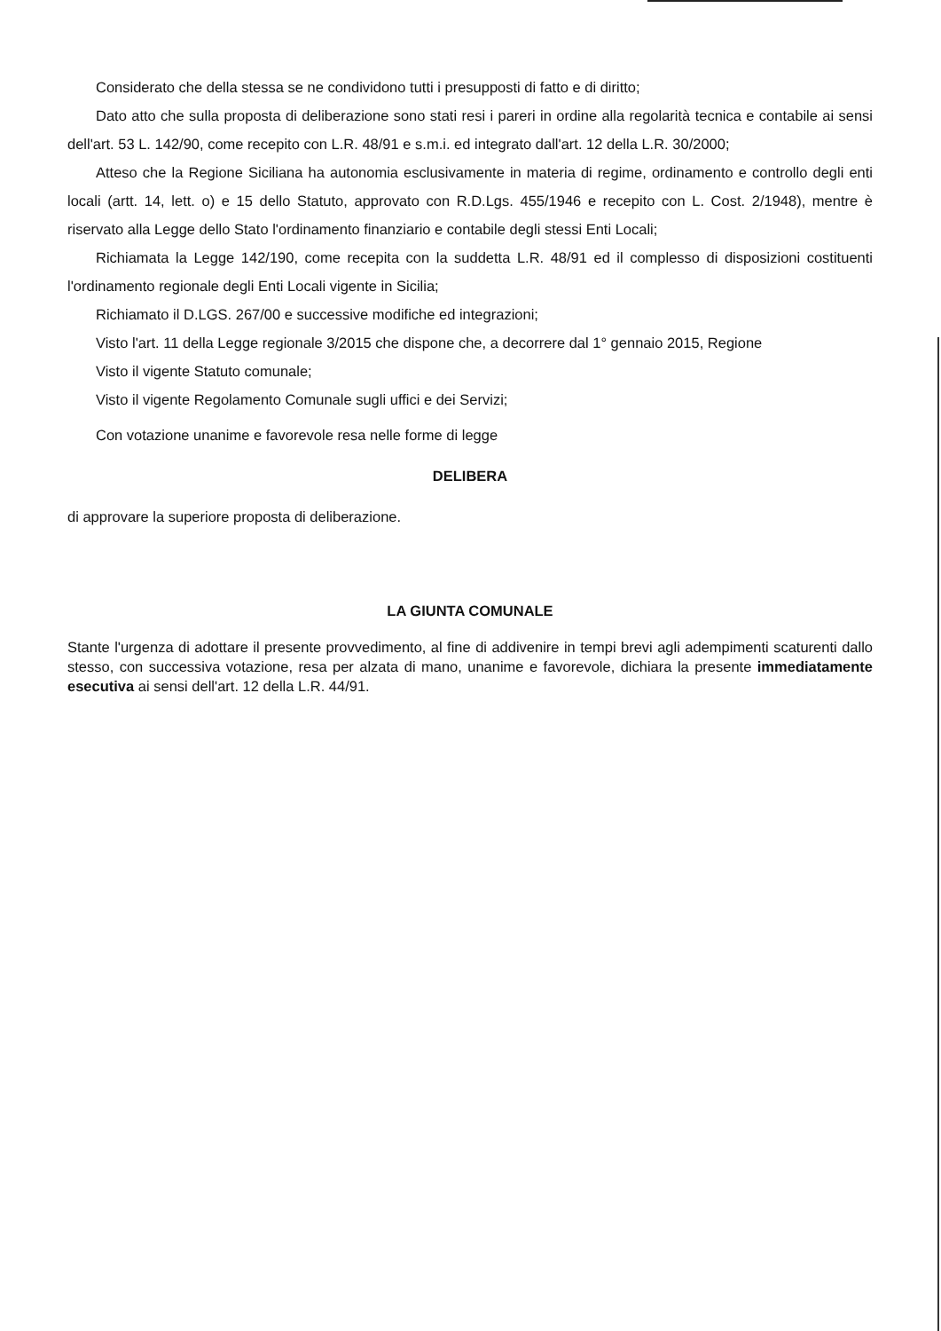Considerato che della stessa se ne condividono tutti i presupposti di fatto e di diritto;
Dato atto che sulla proposta di deliberazione sono stati resi i pareri in ordine alla regolarità tecnica e contabile ai sensi dell'art. 53 L. 142/90, come recepito con L.R. 48/91 e s.m.i. ed integrato dall'art. 12 della L.R. 30/2000;
Atteso che la Regione Siciliana ha autonomia esclusivamente in materia di regime, ordinamento e controllo degli enti locali (artt. 14, lett. o) e 15 dello Statuto, approvato con R.D.Lgs. 455/1946 e recepito con L. Cost. 2/1948), mentre è riservato alla Legge dello Stato l'ordinamento finanziario e contabile degli stessi Enti Locali;
Richiamata la Legge 142/190, come recepita con la suddetta L.R. 48/91 ed il complesso di disposizioni costituenti l'ordinamento regionale degli Enti Locali vigente in Sicilia;
Richiamato il D.LGS. 267/00 e successive modifiche ed integrazioni;
Visto l'art. 11 della Legge regionale 3/2015 che dispone che, a decorrere dal 1° gennaio 2015, Regione
Visto il vigente Statuto comunale;
Visto il vigente Regolamento Comunale sugli uffici e dei Servizi;
Con votazione unanime e favorevole resa nelle forme di legge
DELIBERA
di approvare la superiore proposta di deliberazione.
LA GIUNTA COMUNALE
Stante l'urgenza di adottare il presente provvedimento, al fine di addivenire in tempi brevi agli adempimenti scaturenti dallo stesso, con successiva votazione, resa per alzata di mano, unanime e favorevole, dichiara la presente immediatamente esecutiva ai sensi dell'art. 12 della L.R. 44/91.